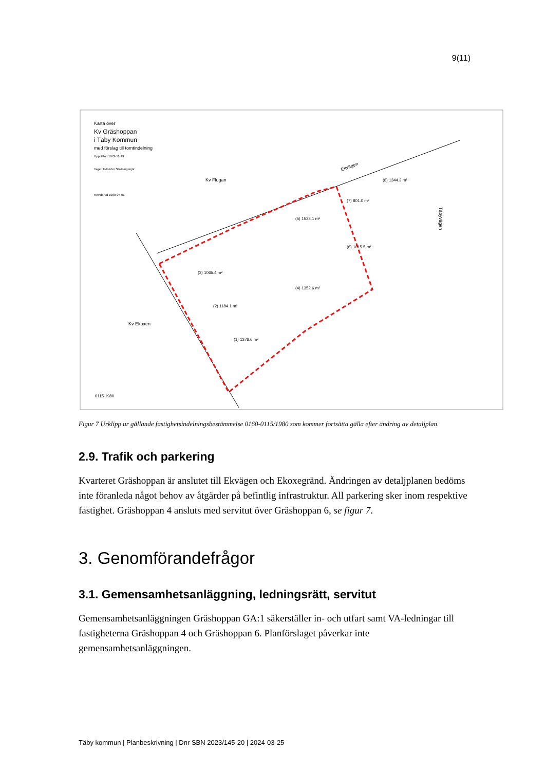9(11)
Karta över
Kv Gräshoppan
i Täby Kommun
med förslag till tomtindelning
Upprättad 1979-11-19
Tage Hedström Stadsingenjör
Reviderad 1980-04-01
Kv Flugan
Kv Ekoxen
Ekvägen
Täbyvägen
(3) 1065.4 m²
(2) 1184.1 m²
(1) 1376.6 m²
(4) 1352.6 m²
(5) 1533.1 m²
(6) 1015.5 m²
(7) 801.0 m²
(8) 1344.3 m²
0115 1980
Figur 7 Urklipp ur gällande fastighetsindelningsbestämmelse 0160-0115/1980 som kommer fortsätta gälla efter ändring av detaljplan.
2.9. Trafik och parkering
Kvarteret Gräshoppan är anslutet till Ekvägen och Ekoxegränd. Ändringen av detaljplanen bedöms inte föranleda något behov av åtgärder på befintlig infrastruktur. All parkering sker inom respektive fastighet. Gräshoppan 4 ansluts med servitut över Gräshoppan 6, se figur 7.
3. Genomförandefrågor
3.1. Gemensamhetsanläggning, ledningsrätt, servitut
Gemensamhetsanläggningen Gräshoppan GA:1 säkerställer in- och utfart samt VA-ledningar till fastigheterna Gräshoppan 4 och Gräshoppan 6. Planförslaget påverkar inte gemensamhetsanläggningen.
Täby kommun | Planbeskrivning | Dnr SBN 2023/145-20 | 2024-03-25